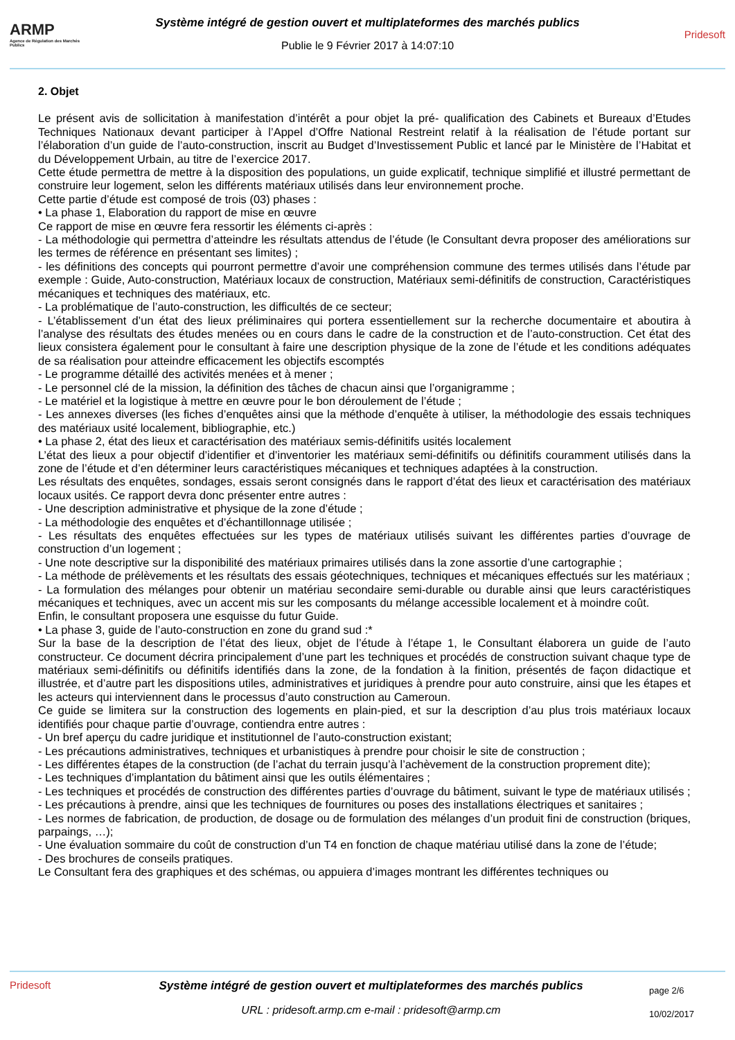ARMP
Agence de Régulation des Marchés Publics
Système intégré de gestion ouvert et multiplateformes des marchés publics
Publie le 9 Février 2017 à 14:07:10
Pridesoft
2. Objet
Le présent avis de sollicitation à manifestation d’intérêt a pour objet la pré- qualification des Cabinets et Bureaux d’Etudes Techniques Nationaux devant participer à l’Appel d’Offre National Restreint relatif à la réalisation de l’étude portant sur l’élaboration d’un guide de l’auto-construction, inscrit au Budget d’Investissement Public et lancé par le Ministère de l’Habitat et du Développement Urbain, au titre de l’exercice 2017.
Cette étude permettra de mettre à la disposition des populations, un guide explicatif, technique simplifié et illustré permettant de construire leur logement, selon les différents matériaux utilisés dans leur environnement proche.
Cette partie d’étude est composé de trois (03) phases :
• La phase 1, Elaboration du rapport de mise en œuvre
Ce rapport de mise en œuvre fera ressortir les éléments ci-après :
- La méthodologie qui permettra d’atteindre les résultats attendus de l’étude (le Consultant devra proposer des améliorations sur les termes de référence en présentant ses limites) ;
- les définitions des concepts qui pourront permettre d’avoir une compréhension commune des termes utilisés dans l’étude par exemple : Guide, Auto-construction, Matériaux locaux de construction, Matériaux semi-définitifs de construction, Caractéristiques mécaniques et techniques des matériaux, etc.
- La problématique de l’auto-construction, les difficultés de ce secteur;
- L’établissement d’un état des lieux préliminaires qui portera essentiellement sur la recherche documentaire et aboutira à l’analyse des résultats des études menées ou en cours dans le cadre de la construction et de l’auto-construction. Cet état des lieux consistera également pour le consultant à faire une description physique de la zone de l’étude et les conditions adéquates de sa réalisation pour atteindre efficacement les objectifs escomptés
- Le programme détaillé des activités menées et à mener ;
- Le personnel clé de la mission, la définition des tâches de chacun ainsi que l’organigramme ;
- Le matériel et la logistique à mettre en œuvre pour le bon déroulement de l’étude ;
- Les annexes diverses (les fiches d’enquêtes ainsi que la méthode d’enquête à utiliser, la méthodologie des essais techniques des matériaux usité localement, bibliographie, etc.)
• La phase 2, état des lieux et caractérisation des matériaux semis-définitifs usités localement
L’état des lieux a pour objectif d’identifier et d’inventorier les matériaux semi-définitifs ou définitifs couramment utilisés dans la zone de l’étude et d’en déterminer leurs caractéristiques mécaniques et techniques adaptées à la construction.
Les résultats des enquêtes, sondages, essais seront consignés dans le rapport d’état des lieux et caractérisation des matériaux locaux usités. Ce rapport devra donc présenter entre autres :
- Une description administrative et physique de la zone d’étude ;
- La méthodologie des enquêtes et d’échantillonnage utilisée ;
- Les résultats des enquêtes effectuées sur les types de matériaux utilisés suivant les différentes parties d’ouvrage de construction d’un logement ;
- Une note descriptive sur la disponibilité des matériaux primaires utilisés dans la zone assortie d’une cartographie ;
- La méthode de prélèvements et les résultats des essais géotechniques, techniques et mécaniques effectués sur les matériaux ;
- La formulation des mélanges pour obtenir un matériau secondaire semi-durable ou durable ainsi que leurs caractéristiques mécaniques et techniques, avec un accent mis sur les composants du mélange accessible localement et à moindre coût.
Enfin, le consultant proposera une esquisse du futur Guide.
• La phase 3, guide de l’auto-construction en zone du grand sud :*
Sur la base de la description de l’état des lieux, objet de l’étude à l’étape 1, le Consultant élaborera un guide de l’auto constructeur. Ce document décrira principalement d’une part les techniques et procédés de construction suivant chaque type de matériaux semi-définitifs ou définitifs identifiés dans la zone, de la fondation à la finition, présentés de façon didactique et illustrée, et d’autre part les dispositions utiles, administratives et juridiques à prendre pour auto construire, ainsi que les étapes et les acteurs qui interviennent dans le processus d’auto construction au Cameroun.
Ce guide se limitera sur la construction des logements en plain-pied, et sur la description d’au plus trois matériaux locaux identifiés pour chaque partie d’ouvrage, contiendra entre autres :
- Un bref aperçu du cadre juridique et institutionnel de l’auto-construction existant;
- Les précautions administratives, techniques et urbanistiques à prendre pour choisir le site de construction ;
- Les différentes étapes de la construction (de l’achat du terrain jusqu’à l’achèvement de la construction proprement dite);
- Les techniques d’implantation du bâtiment ainsi que les outils élémentaires ;
- Les techniques et procédés de construction des différentes parties d’ouvrage du bâtiment, suivant le type de matériaux utilisés ;
- Les précautions à prendre, ainsi que les techniques de fournitures ou poses des installations électriques et sanitaires ;
- Les normes de fabrication, de production, de dosage ou de formulation des mélanges d’un produit fini de construction (briques, parpaings, …);
- Une évaluation sommaire du coût de construction d’un T4 en fonction de chaque matériau utilisé dans la zone de l’étude;
- Des brochures de conseils pratiques.
Le Consultant fera des graphiques et des schémas, ou appuiera d’images montrant les différentes techniques ou
Pridesoft Système intégré de gestion ouvert et multiplateformes des marchés publics
URL : pridesoft.armp.cm e-mail : pridesoft@armp.cm
page 2/6
10/02/2017